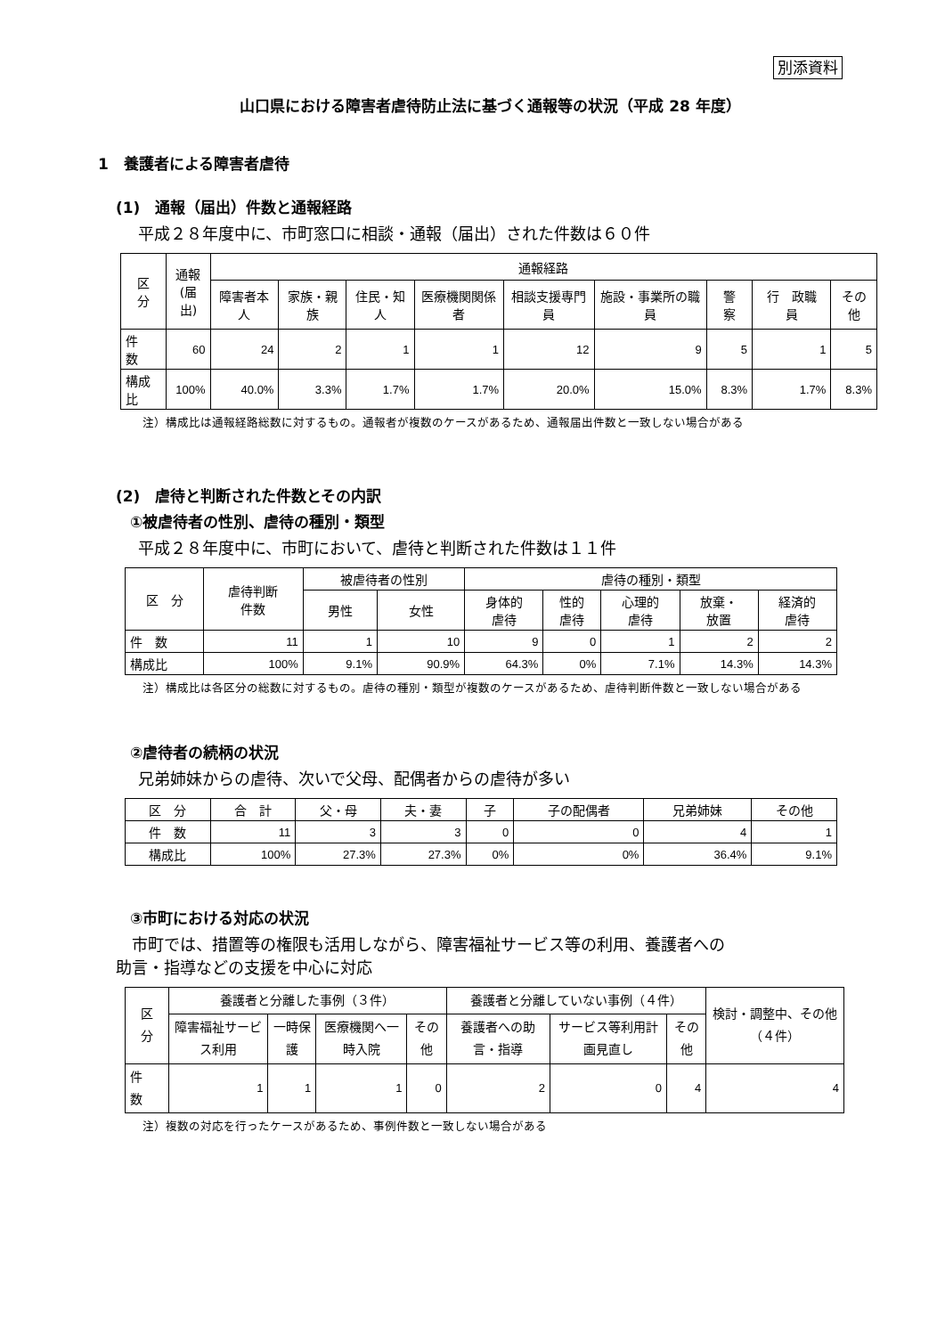別添資料
山口県における障害者虐待防止法に基づく通報等の状況（平成 28 年度）
1　養護者による障害者虐待
(1)　通報（届出）件数と通報経路
平成２８年度中に、市町窓口に相談・通報（届出）された件数は６０件
| 区 分 | 通報 (届出) | 通報経路 | | | | | | | | |
| --- | --- | --- | --- | --- | --- | --- | --- | --- | --- | --- |
| | | 障害者本人 | 家族・親族 | 住民・知人 | 医療機関関係者 | 相談支援専門員 | 施設・事業所の職員 | 警 察 | 行 政職 員 | その他 |
| 件 数 | 60 | 24 | 2 | 1 | 1 | 12 | 9 | 5 | 1 | 5 |
| 構成比 | 100% | 40.0% | 3.3% | 1.7% | 1.7% | 20.0% | 15.0% | 8.3% | 1.7% | 8.3% |
注）構成比は通報経路総数に対するもの。通報者が複数のケースがあるため、通報届出件数と一致しない場合がある
(2)　虐待と判断された件数とその内訳
①被虐待者の性別、虐待の種別・類型
平成２８年度中に、市町において、虐待と判断された件数は１１件
| 区 分 | 虐待判断 件数 | 被虐待者の性別 | | 虐待の種別・類型 | | | | |
| --- | --- | --- | --- | --- | --- | --- | --- | --- |
| | | 男性 | 女性 | 身体的 虐待 | 性的 虐待 | 心理的 虐待 | 放棄・ 放置 | 経済的 虐待 |
| 件 数 | 11 | 1 | 10 | 9 | 0 | 1 | 2 | 2 |
| 構成比 | 100% | 9.1% | 90.9% | 64.3% | 0% | 7.1% | 14.3% | 14.3% |
注）構成比は各区分の総数に対するもの。虐待の種別・類型が複数のケースがあるため、虐待判断件数と一致しない場合がある
②虐待者の続柄の状況
兄弟姉妹からの虐待、次いで父母、配偶者からの虐待が多い
| 区 分 | 合 計 | 父・母 | 夫・妻 | 子 | 子の配偶者 | 兄弟姉妹 | その他 |
| --- | --- | --- | --- | --- | --- | --- | --- |
| 件 数 | 11 | 3 | 3 | 0 | 0 | 4 | 1 |
| 構成比 | 100% | 27.3% | 27.3% | 0% | 0% | 36.4% | 9.1% |
③市町における対応の状況
市町では、措置等の権限も活用しながら、障害福祉サービス等の利用、養護者への
助言・指導などの支援を中心に対応
| 区 分 | 養護者と分離した事例（３件） | | | | 養護者と分離していない事例（４件） | | | 検討・調整中、その他（４件） |
| --- | --- | --- | --- | --- | --- | --- | --- | --- |
| | 障害福祉サービス利用 | 一時保護 | 医療機関へ一時入院 | その他 | 養護者への助言・指導 | サービス等利用計画見直し | その他 | |
| 件 数 | 1 | 1 | 1 | 0 | 2 | 0 | 4 | 4 |
注）複数の対応を行ったケースがあるため、事例件数と一致しない場合がある